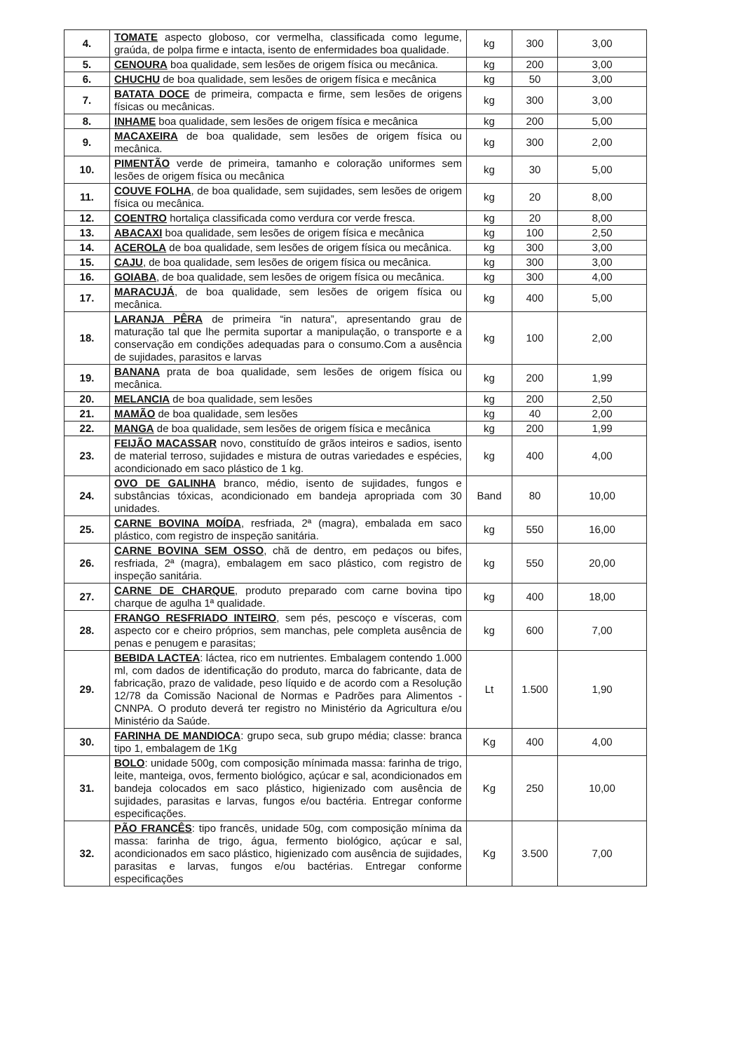| 4. | TOMATE aspecto globoso, cor vermelha, classificada como legume, graúda, de polpa firme e intacta, isento de enfermidades boa qualidade. | kg | 300 | 3,00 |
| 5. | CENOURA boa qualidade, sem lesões de origem física ou mecânica. | kg | 200 | 3,00 |
| 6. | CHUCHU de boa qualidade, sem lesões de origem física e mecânica | kg | 50 | 3,00 |
| 7. | BATATA DOCE de primeira, compacta e firme, sem lesões de origens físicas ou mecânicas. | kg | 300 | 3,00 |
| 8. | INHAME boa qualidade, sem lesões de origem física e mecânica | kg | 200 | 5,00 |
| 9. | MACAXEIRA de boa qualidade, sem lesões de origem física ou mecânica. | kg | 300 | 2,00 |
| 10. | PIMENTÃO verde de primeira, tamanho e coloração uniformes sem lesões de origem física ou mecânica | kg | 30 | 5,00 |
| 11. | COUVE FOLHA , de boa qualidade, sem sujidades, sem lesões de origem física ou mecânica. | kg | 20 | 8,00 |
| 12. | COENTRO hortaliça classificada como verdura cor verde fresca. | kg | 20 | 8,00 |
| 13. | ABACAXI boa qualidade, sem lesões de origem física e mecânica | kg | 100 | 2,50 |
| 14. | ACEROLA de boa qualidade, sem lesões de origem física ou mecânica. | kg | 300 | 3,00 |
| 15. | CAJU , de boa qualidade, sem lesões de origem física ou mecânica. | kg | 300 | 3,00 |
| 16. | GOIABA , de boa qualidade, sem lesões de origem física ou mecânica. | kg | 300 | 4,00 |
| 17. | MARACUJÁ , de boa qualidade, sem lesões de origem física ou mecânica. | kg | 400 | 5,00 |
| 18. | LARANJA PÊRA de primeira “in natura”, apresentando grau de maturação tal que lhe permita suportar a manipulação, o transporte e a conservação em condições adequadas para o consumo.Com a ausência de sujidades, parasitos e larvas | kg | 100 | 2,00 |
| 19. | BANANA prata de boa qualidade, sem lesões de origem física ou mecânica. | kg | 200 | 1,99 |
| 20. | MELANCIA de boa qualidade, sem lesões | kg | 200 | 2,50 |
| 21. | MAMÃO de boa qualidade, sem lesões | kg | 40 | 2,00 |
| 22. | MANGA de boa qualidade, sem lesões de origem física e mecânica | kg | 200 | 1,99 |
| 23. | FEIJÃO MACASSAR novo, constituído de grãos inteiros e sadios, isento de material terroso, sujidades e mistura de outras variedades e espécies, acondicionado em saco plástico de 1 kg. | kg | 400 | 4,00 |
| 24. | OVO DE GALINHA branco, médio, isento de sujidades, fungos e substâncias tóxicas, acondicionado em bandeja apropriada com 30 unidades. | Band | 80 | 10,00 |
| 25. | CARNE BOVINA MOÍDA , resfriada, 2ª (magra), embalada em saco plástico, com registro de inspeção sanitária. | kg | 550 | 16,00 |
| 26. | CARNE BOVINA SEM OSSO , chã de dentro, em pedaços ou bifes, resfriada, 2ª (magra), embalagem em saco plástico, com registro de inspeção sanitária. | kg | 550 | 20,00 |
| 27. | CARNE DE CHARQUE , produto preparado com carne bovina tipo charque de agulha 1ª qualidade. | kg | 400 | 18,00 |
| 28. | FRANGO RESFRIADO INTEIRO , sem pés, pescoço e vísceras, com aspecto cor e cheiro próprios, sem manchas, pele completa ausência de penas e penugem e parasitas; | kg | 600 | 7,00 |
| 29. | BEBIDA LACTEA : láctea, rico em nutrientes. Embalagem contendo 1.000 ml, com dados de identificação do produto, marca do fabricante, data de fabricação, prazo de validade, peso líquido e de acordo com a Resolução 12/78 da Comissão Nacional de Normas e Padrões para Alimentos - CNNPA. O produto deverá ter registro no Ministério da Agricultura e/ou Ministério da Saúde. | Lt | 1.500 | 1,90 |
| 30. | FARINHA DE MANDIOCA : grupo seca, sub grupo média; classe: branca tipo 1, embalagem de 1Kg | Kg | 400 | 4,00 |
| 31. | BOLO : unidade 500g, com composição mínimada massa: farinha de trigo, leite, manteiga, ovos, fermento biológico, açúcar e sal, acondicionados em bandeja colocados em saco plástico, higienizado com ausência de sujidades, parasitas e larvas, fungos e/ou bactéria. Entregar conforme especificações. | Kg | 250 | 10,00 |
| 32. | PÃO FRANCÊS : tipo francês, unidade 50g, com composição mínima da massa: farinha de trigo, água, fermento biológico, açúcar e sal, acondicionados em saco plástico, higienizado com ausência de sujidades, parasitas e larvas, fungos e/ou bactérias. Entregar conforme especificações | Kg | 3.500 | 7,00 |